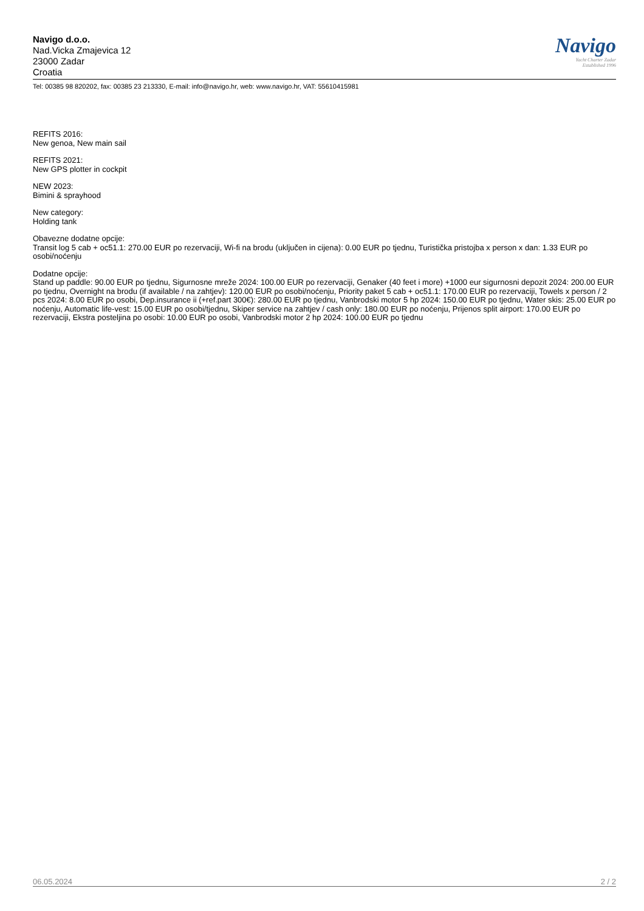Navigo
Yacht Charter Zadar
Established 1996
Navigo d.o.o.
Nad.Vicka Zmajevica 12
23000 Zadar
Croatia
Tel: 00385 98 820202, fax: 00385 23 213330, E-mail: info@navigo.hr, web: www.navigo.hr, VAT: 55610415981
REFITS 2016:
New genoa, New main sail
REFITS 2021:
New GPS plotter in cockpit
NEW 2023:
Bimini & sprayhood
New category:
Holding tank
Obavezne dodatne opcije:
Transit log 5 cab + oc51.1: 270.00 EUR po rezervaciji, Wi-fi na brodu (uključen in cijena): 0.00 EUR po tjednu, Turistička pristojba x person x dan: 1.33 EUR po osobi/noćenju
Dodatne opcije:
Stand up paddle: 90.00 EUR po tjednu, Sigurnosne mreže 2024: 100.00 EUR po rezervaciji, Genaker (40 feet i more) +1000 eur sigurnosni depozit 2024: 200.00 EUR po tjednu, Overnight na brodu (if available / na zahtjev): 120.00 EUR po osobi/noćenju, Priority paket 5 cab + oc51.1: 170.00 EUR po rezervaciji, Towels x person / 2 pcs 2024: 8.00 EUR po osobi, Dep.insurance ii (+ref.part 300€): 280.00 EUR po tjednu, Vanbrodski motor 5 hp 2024: 150.00 EUR po tjednu, Water skis: 25.00 EUR po noćenju, Automatic life-vest: 15.00 EUR po osobi/tjednu, Skiper service na zahtjev / cash only: 180.00 EUR po noćenju, Prijenos split airport: 170.00 EUR po rezervaciji, Ekstra posteljina po osobi: 10.00 EUR po osobi, Vanbrodski motor 2 hp 2024: 100.00 EUR po tjednu
06.05.2024 2 / 2